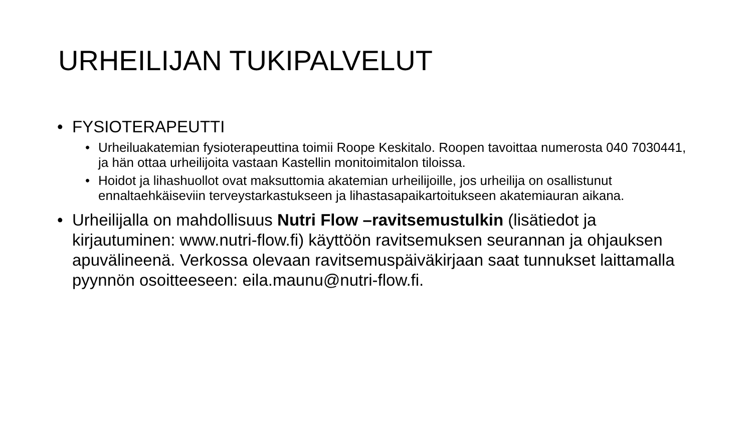URHEILIJAN TUKIPALVELUT
• FYSIOTERAPEUTTI
• Urheiluakatemian fysioterapeuttina toimii Roope Keskitalo. Roopen tavoittaa numerosta 040 7030441, ja hän ottaa urheilijoita vastaan Kastellin monitoimitalon tiloissa.
• Hoidot ja lihashuollot ovat maksuttomia akatemian urheilijoille, jos urheilija on osallistunut ennaltaehkäiseviin terveystarkastukseen ja lihastasapaikartoitukseen akatemiauran aikana.
• Urheilijalla on mahdollisuus Nutri Flow –ravitsemustulkin (lisätiedot ja kirjautuminen: www.nutri-flow.fi) käyttöön ravitsemuksen seurannan ja ohjauksen apuvälineenä. Verkossa olevaan ravitsemuspäiväkirjaan saat tunnukset laittamalla pyynnön osoitteeseen: eila.maunu@nutri-flow.fi.